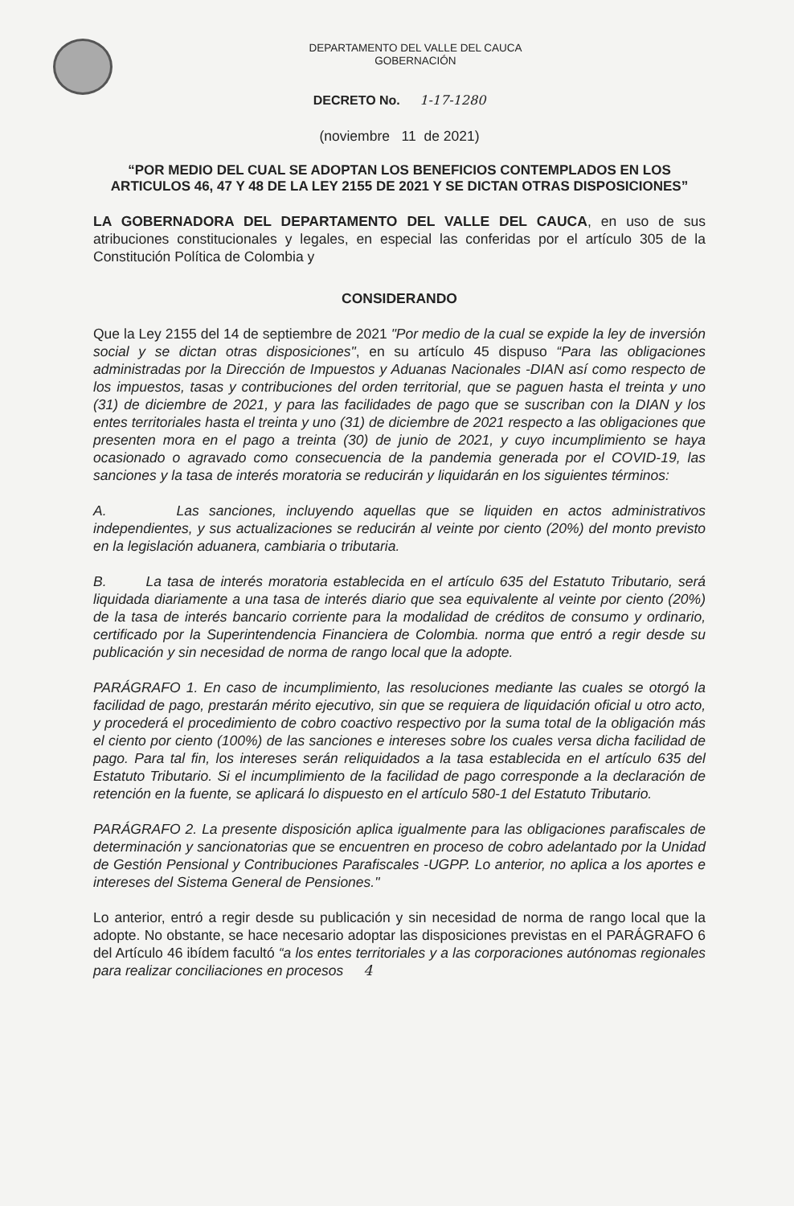DEPARTAMENTO DEL VALLE DEL CAUCA
GOBERNACIÓN
DECRETO No. 1-17-1280
(noviembre 11 de 2021)
“POR MEDIO DEL CUAL SE ADOPTAN LOS BENEFICIOS CONTEMPLADOS EN LOS ARTICULOS 46, 47 Y 48 DE LA LEY 2155 DE 2021 Y SE DICTAN OTRAS DISPOSICIONES”
LA GOBERNADORA DEL DEPARTAMENTO DEL VALLE DEL CAUCA, en uso de sus atribuciones constitucionales y legales, en especial las conferidas por el artículo 305 de la Constitución Política de Colombia y
CONSIDERANDO
Que la Ley 2155 del 14 de septiembre de 2021 "Por medio de la cual se expide la ley de inversión social y se dictan otras disposiciones", en su artículo 45 dispuso “Para las obligaciones administradas por la Dirección de Impuestos y Aduanas Nacionales -DIAN así como respecto de los impuestos, tasas y contribuciones del orden territorial, que se paguen hasta el treinta y uno (31) de diciembre de 2021, y para las facilidades de pago que se suscriban con la DIAN y los entes territoriales hasta el treinta y uno (31) de diciembre de 2021 respecto a las obligaciones que presenten mora en el pago a treinta (30) de junio de 2021, y cuyo incumplimiento se haya ocasionado o agravado como consecuencia de la pandemia generada por el COVID-19, las sanciones y la tasa de interés moratoria se reducirán y liquidarán en los siguientes términos:
A. Las sanciones, incluyendo aquellas que se liquiden en actos administrativos independientes, y sus actualizaciones se reducirán al veinte por ciento (20%) del monto previsto en la legislación aduanera, cambiaria o tributaria.
B. La tasa de interés moratoria establecida en el artículo 635 del Estatuto Tributario, será liquidada diariamente a una tasa de interés diario que sea equivalente al veinte por ciento (20%) de la tasa de interés bancario corriente para la modalidad de créditos de consumo y ordinario, certificado por la Superintendencia Financiera de Colombia. norma que entró a regir desde su publicación y sin necesidad de norma de rango local que la adopte.
PARÁGRAFO 1. En caso de incumplimiento, las resoluciones mediante las cuales se otorgó la facilidad de pago, prestarán mérito ejecutivo, sin que se requiera de liquidación oficial u otro acto, y procederá el procedimiento de cobro coactivo respectivo por la suma total de la obligación más el ciento por ciento (100%) de las sanciones e intereses sobre los cuales versa dicha facilidad de pago. Para tal fin, los intereses serán reliquidados a la tasa establecida en el artículo 635 del Estatuto Tributario. Si el incumplimiento de la facilidad de pago corresponde a la declaración de retención en la fuente, se aplicará lo dispuesto en el artículo 580-1 del Estatuto Tributario.
PARÁGRAFO 2. La presente disposición aplica igualmente para las obligaciones parafiscales de determinación y sancionatorias que se encuentren en proceso de cobro adelantado por la Unidad de Gestión Pensional y Contribuciones Parafiscales -UGPP. Lo anterior, no aplica a los aportes e intereses del Sistema General de Pensiones."
Lo anterior, entró a regir desde su publicación y sin necesidad de norma de rango local que la adopte. No obstante, se hace necesario adoptar las disposiciones previstas en el PARÁGRAFO 6 del Artículo 46 ibídem facultó “a los entes territoriales y a las corporaciones autónomas regionales para realizar conciliaciones en procesos 4